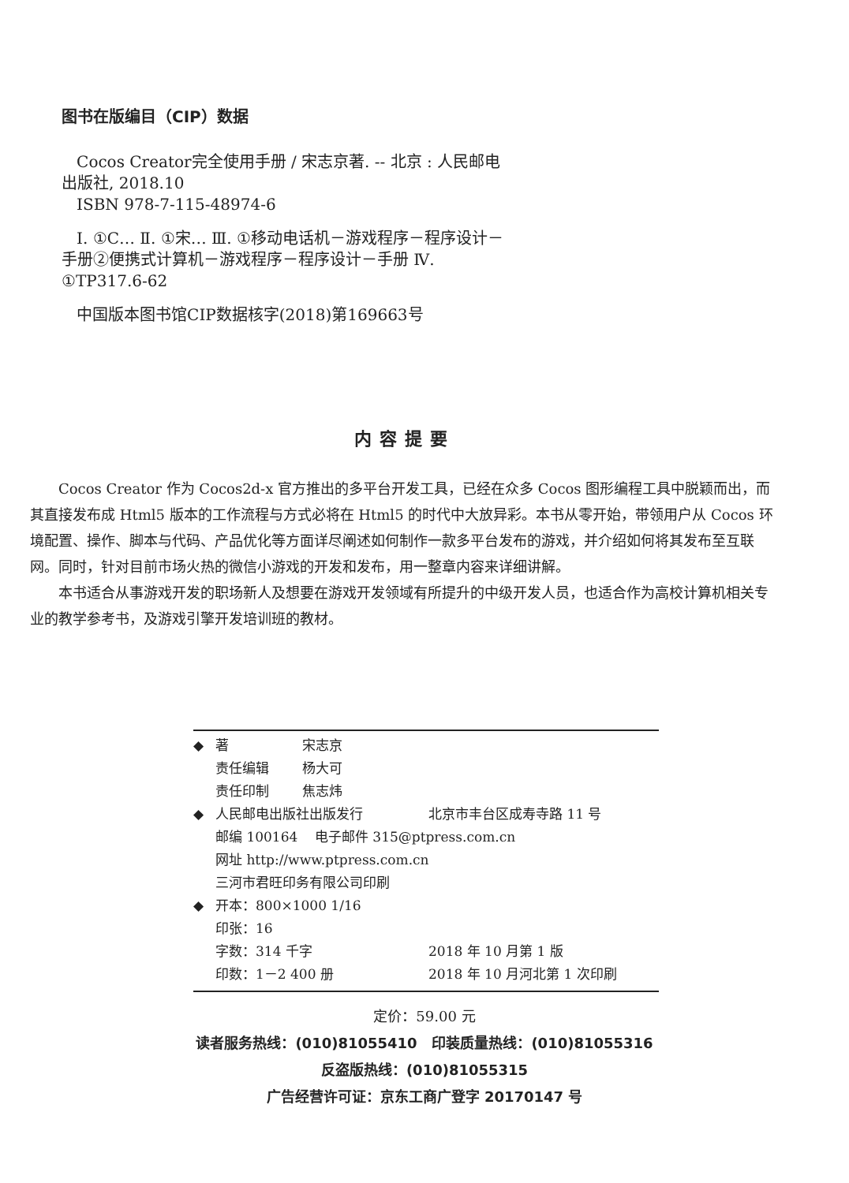图书在版编目（CIP）数据
Cocos Creator完全使用手册 / 宋志京著. -- 北京 : 人民邮电出版社, 2018.10
ISBN 978-7-115-48974-6
Ⅰ. ①C… Ⅱ. ①宋… Ⅲ. ①移动电话机－游戏程序－程序设计－手册②便携式计算机－游戏程序－程序设计－手册 Ⅳ. ①TP317.6-62
中国版本图书馆CIP数据核字(2018)第169663号
内容提要
Cocos Creator 作为 Cocos2d-x 官方推出的多平台开发工具，已经在众多 Cocos 图形编程工具中脱颖而出，而其直接发布成 Html5 版本的工作流程与方式必将在 Html5 的时代中大放异彩。本书从零开始，带领用户从 Cocos 环境配置、操作、脚本与代码、产品优化等方面详尽阐述如何制作一款多平台发布的游戏，并介绍如何将其发布至互联网。同时，针对目前市场火热的微信小游戏的开发和发布，用一整章内容来详细讲解。
本书适合从事游戏开发的职场新人及想要在游戏开发领域有所提升的中级开发人员，也适合作为高校计算机相关专业的教学参考书，及游戏引擎开发培训班的教材。
◆ 著 宋志京
责任编辑 杨大可
责任印制 焦志炜
◆ 人民邮电出版社出版发行 北京市丰台区成寿寺路 11 号
邮编 100164 电子邮件 315@ptpress.com.cn
网址 http://www.ptpress.com.cn
三河市君旺印务有限公司印刷
◆ 开本：800×1000 1/16
印张：16
字数：314 千字 2018 年 10 月第 1 版
印数：1－2 400 册 2018 年 10 月河北第 1 次印刷
定价：59.00 元
读者服务热线：(010)81055410 印装质量热线：(010)81055316
反盗版热线：(010)81055315
广告经营许可证：京东工商广登字 20170147 号